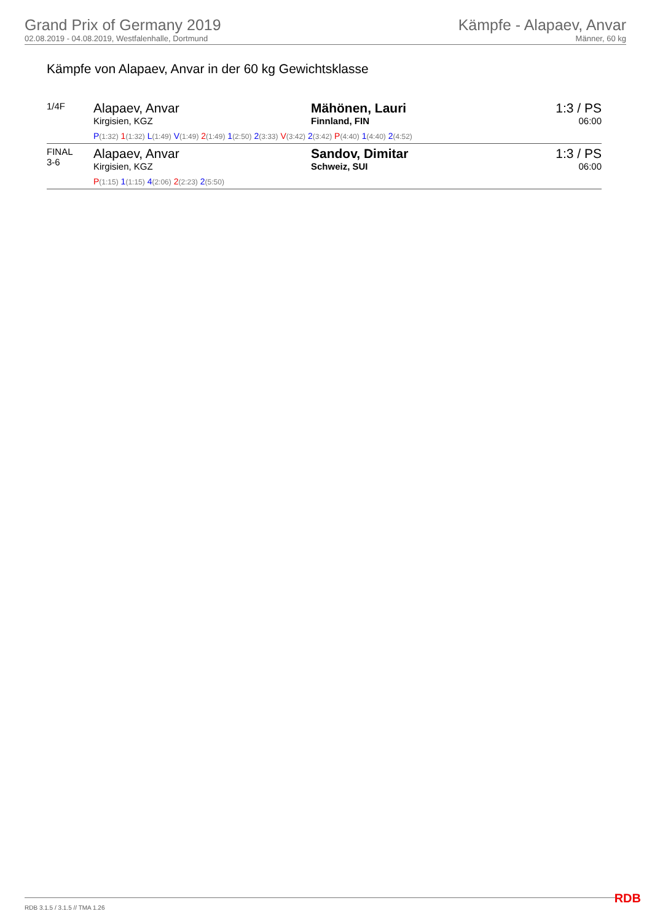Grand Prix of Germany 2019
02.08.2019 - 04.08.2019, Westfalenhalle, Dortmund
Kämpfe - Alapaev, Anvar
Männer, 60 kg
Kämpfe von Alapaev, Anvar in der 60 kg Gewichtsklasse
| 1/4F | Alapaev, Anvar Kirgisien, KGZ | Mähönen, Lauri Finnland, FIN | 1:3 / PS 06:00 |
| | P (1:32) 1 (1:32) L (1:49) V (1:49) 2 (1:49) 1 (2:50) 2 (3:33) V (3:42) 2 (3:42) P (4:40) 1 (4:40) 2 (4:52) | | |
| FINAL 3-6 | Alapaev, Anvar Kirgisien, KGZ | Sandov, Dimitar Schweiz, SUI | 1:3 / PS 06:00 |
| | P (1:15) 1 (1:15) 4 (2:06) 2 (2:23) 2 (5:50) | | |
RDB 3.1.5 / 3.1.5 // TMA 1.26 RDB